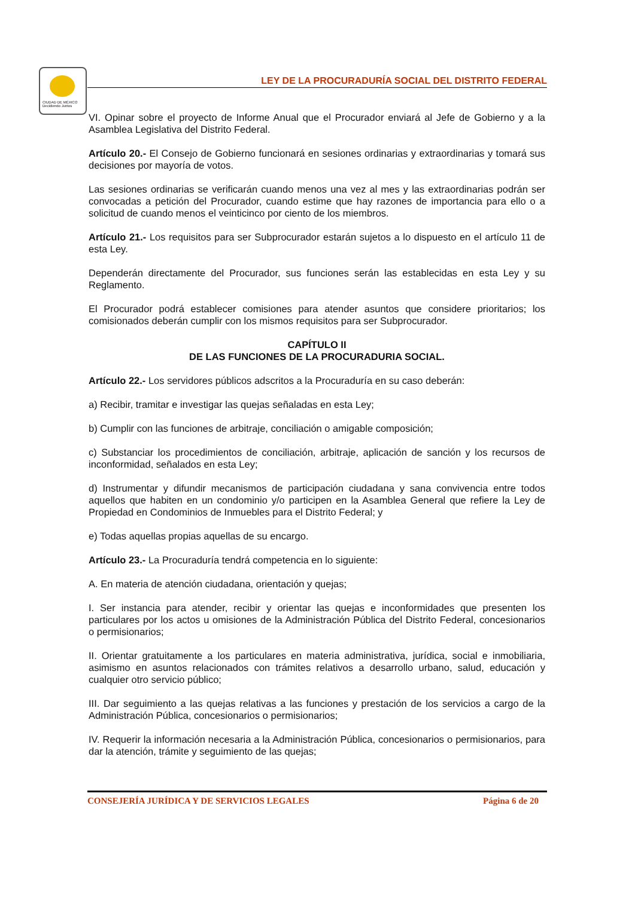CIUDAD DE MÉXICO
Decidiendo Juntos
LEY DE LA PROCURADURÍA SOCIAL DEL DISTRITO FEDERAL
VI. Opinar sobre el proyecto de Informe Anual que el Procurador enviará al Jefe de Gobierno y a la Asamblea Legislativa del Distrito Federal.
Artículo 20.- El Consejo de Gobierno funcionará en sesiones ordinarias y extraordinarias y tomará sus decisiones por mayoría de votos.
Las sesiones ordinarias se verificarán cuando menos una vez al mes y las extraordinarias podrán ser convocadas a petición del Procurador, cuando estime que hay razones de importancia para ello o a solicitud de cuando menos el veinticinco por ciento de los miembros.
Artículo 21.- Los requisitos para ser Subprocurador estarán sujetos a lo dispuesto en el artículo 11 de esta Ley.
Dependerán directamente del Procurador, sus funciones serán las establecidas en esta Ley y su Reglamento.
El Procurador podrá establecer comisiones para atender asuntos que considere prioritarios; los comisionados deberán cumplir con los mismos requisitos para ser Subprocurador.
CAPÍTULO II
DE LAS FUNCIONES DE LA PROCURADURIA SOCIAL.
Artículo 22.- Los servidores públicos adscritos a la Procuraduría en su caso deberán:
a) Recibir, tramitar e investigar las quejas señaladas en esta Ley;
b) Cumplir con las funciones de arbitraje, conciliación o amigable composición;
c) Substanciar los procedimientos de conciliación, arbitraje, aplicación de sanción y los recursos de inconformidad, señalados en esta Ley;
d) Instrumentar y difundir mecanismos de participación ciudadana y sana convivencia entre todos aquellos que habiten en un condominio y/o participen en la Asamblea General que refiere la Ley de Propiedad en Condominios de Inmuebles para el Distrito Federal; y
e) Todas aquellas propias aquellas de su encargo.
Artículo 23.- La Procuraduría tendrá competencia en lo siguiente:
A. En materia de atención ciudadana, orientación y quejas;
I. Ser instancia para atender, recibir y orientar las quejas e inconformidades que presenten los particulares por los actos u omisiones de la Administración Pública del Distrito Federal, concesionarios o permisionarios;
II. Orientar gratuitamente a los particulares en materia administrativa, jurídica, social e inmobiliaria, asimismo en asuntos relacionados con trámites relativos a desarrollo urbano, salud, educación y cualquier otro servicio público;
III. Dar seguimiento a las quejas relativas a las funciones y prestación de los servicios a cargo de la Administración Pública, concesionarios o permisionarios;
IV. Requerir la información necesaria a la Administración Pública, concesionarios o permisionarios, para dar la atención, trámite y seguimiento de las quejas;
CONSEJERÍA JURÍDICA Y DE SERVICIOS LEGALES Página 6 de 20